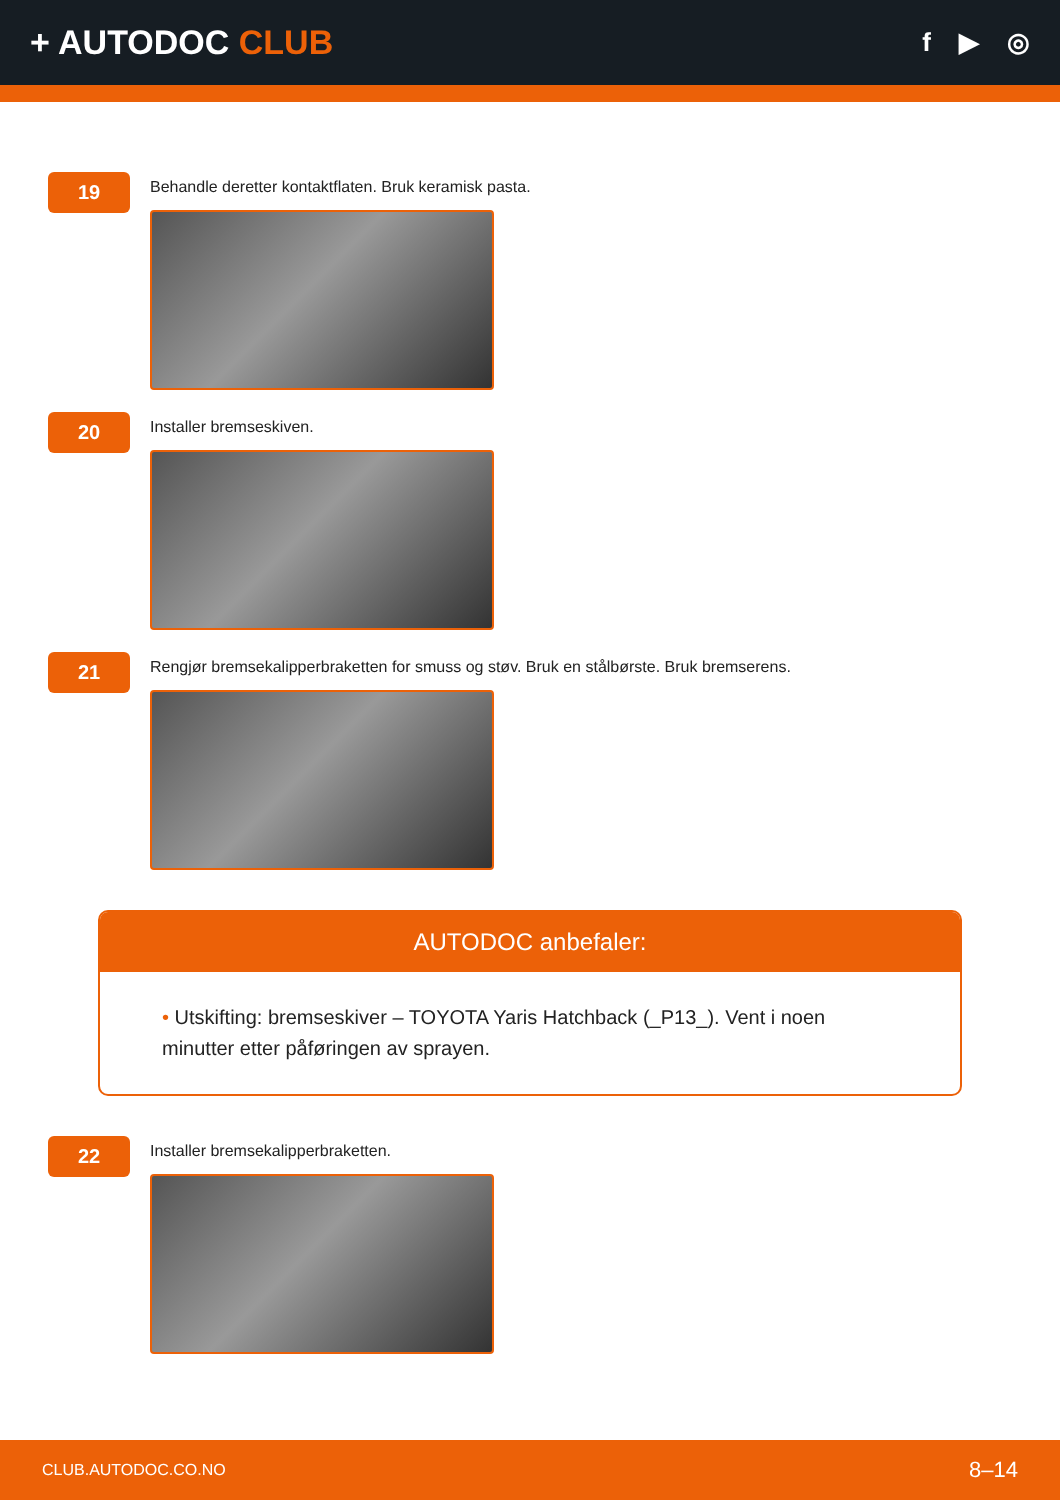+ AUTODOC CLUB
f ▶ ◎
19
Behandle deretter kontaktflaten. Bruk keramisk pasta.
20
Installer bremseskiven.
21
Rengjør bremsekalipperbraketten for smuss og støv. Bruk en stålbørste. Bruk bremserens.
AUTODOC anbefaler:
• Utskifting: bremseskiver – TOYOTA Yaris Hatchback (_P13_). Vent i noen minutter etter påføringen av sprayen.
22
Installer bremsekalipperbraketten.
CLUB.AUTODOC.CO.NO 8–14